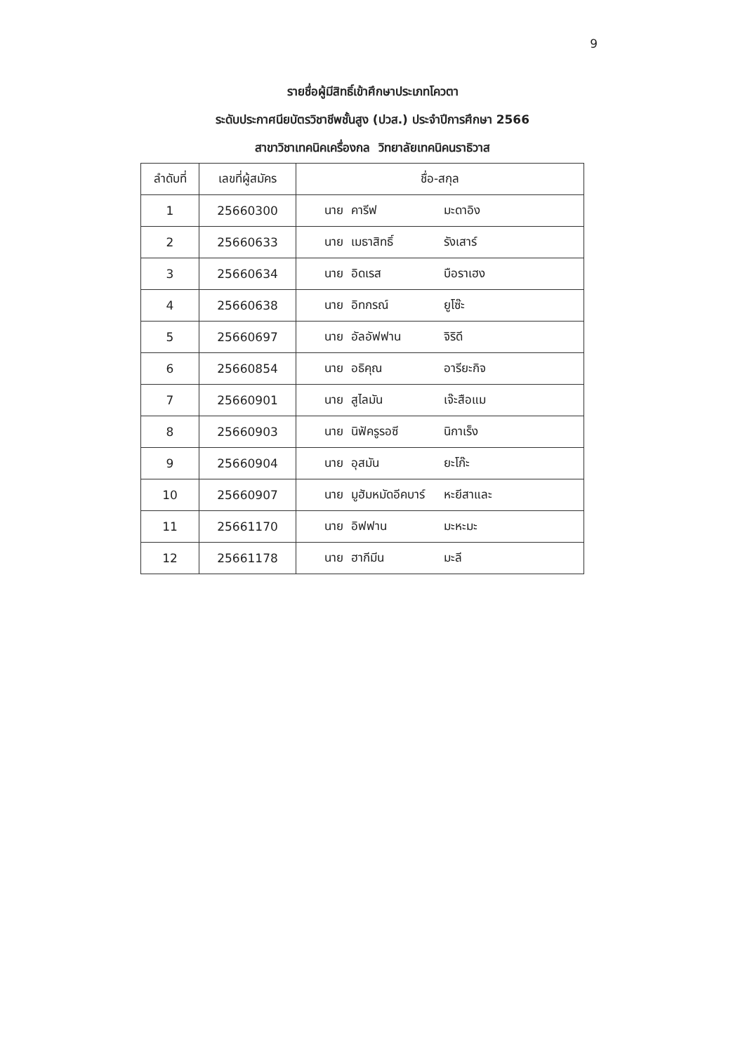9
รายชื่อผู้มีสิทธิ์เข้าศึกษาประเภทโควตา
ระดับประกาศนียบัตรวิชาชีพชั้นสูง (ปวส.) ประจำปีการศึกษา 2566
สาขาวิชาเทคนิคเครื่องกล วิทยาลัยเทคนิคนราธิวาส
| ลำดับที่ | เลขที่ผู้สมัคร | ชื่อ-สกุล |
| --- | --- | --- |
| 1 | 25660300 | นาย คารีฟ มะดาอิง |
| 2 | 25660633 | นาย เมธาสิทธิ์ รังเสาร์ |
| 3 | 25660634 | นาย อิดเรส บือราเฮง |
| 4 | 25660638 | นาย อิทกรณ์ ยูโซ๊ะ |
| 5 | 25660697 | นาย อัลอัฟฟาน จิริดี |
| 6 | 25660854 | นาย อธิคุณ อารียะกิจ |
| 7 | 25660901 | นาย สูไลมัน เจ๊ะสือแม |
| 8 | 25660903 | นาย นิฟัครูรอซี นิกาเร็ง |
| 9 | 25660904 | นาย อุสมัน ยะโก๊ะ |
| 10 | 25660907 | นาย มูฮัมหมัดอีคบาร์ หะยีสาและ |
| 11 | 25661170 | นาย อิฟฟาน มะหะมะ |
| 12 | 25661178 | นาย ฮากีมีน มะลี |